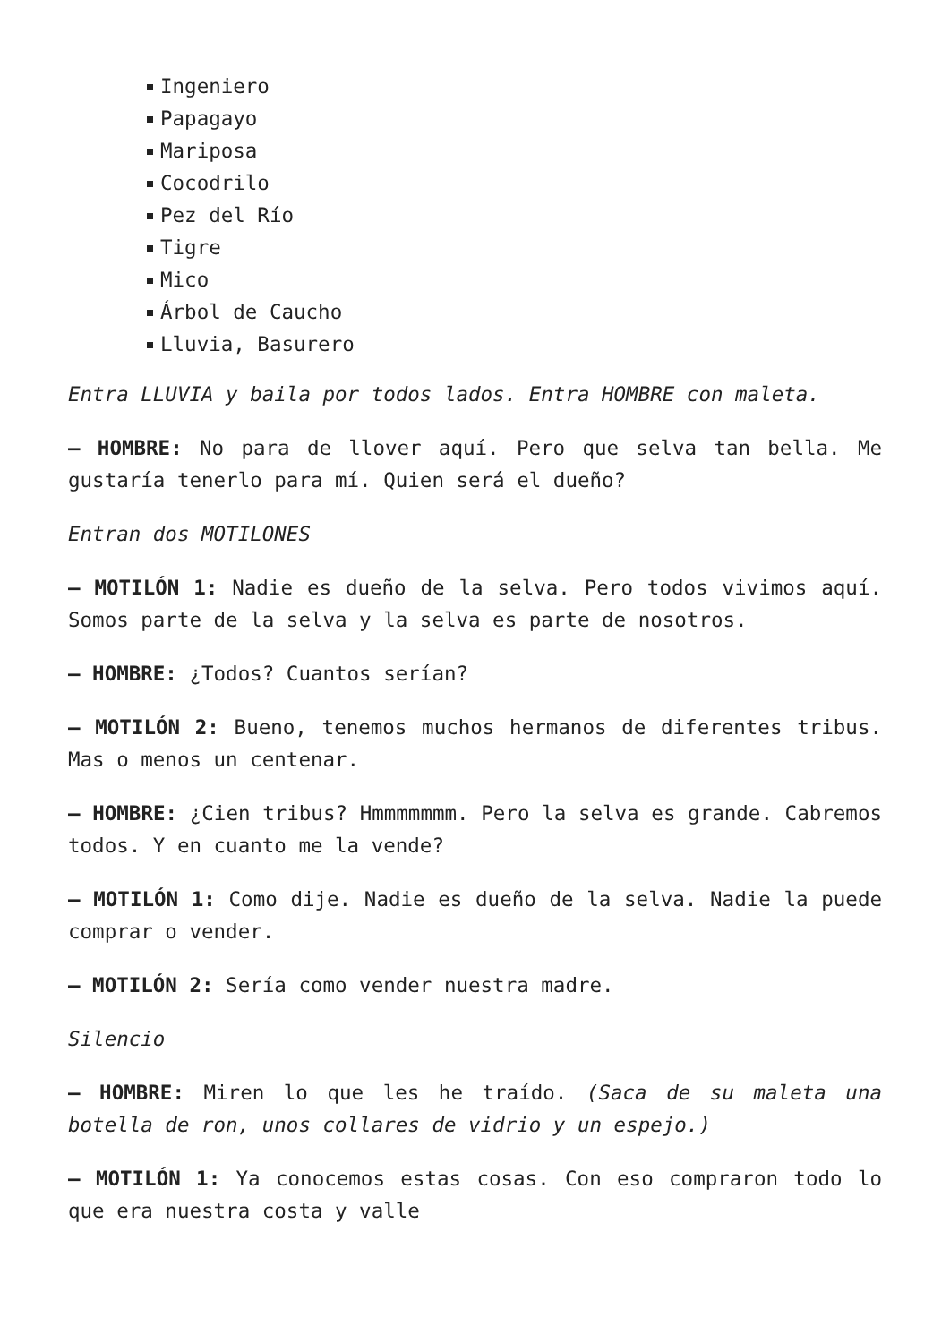Ingeniero
Papagayo
Mariposa
Cocodrilo
Pez del Río
Tigre
Mico
Árbol de Caucho
Lluvia, Basurero
Entra LLUVIA y baila por todos lados. Entra HOMBRE con maleta.
– HOMBRE: No para de llover aquí. Pero que selva tan bella. Me gustaría tenerlo para mí. Quien será el dueño?
Entran dos MOTILONES
– MOTILÓN 1: Nadie es dueño de la selva. Pero todos vivimos aquí. Somos parte de la selva y la selva es parte de nosotros.
– HOMBRE: ¿Todos? Cuantos serían?
– MOTILÓN 2: Bueno, tenemos muchos hermanos de diferentes tribus. Mas o menos un centenar.
– HOMBRE: ¿Cien tribus? Hmmmmmmm. Pero la selva es grande. Cabremos todos. Y en cuanto me la vende?
– MOTILÓN 1: Como dije. Nadie es dueño de la selva. Nadie la puede comprar o vender.
– MOTILÓN 2: Sería como vender nuestra madre.
Silencio
– HOMBRE: Miren lo que les he traído. (Saca de su maleta una botella de ron, unos collares de vidrio y un espejo.)
– MOTILÓN 1: Ya conocemos estas cosas. Con eso compraron todo lo que era nuestra costa y valle